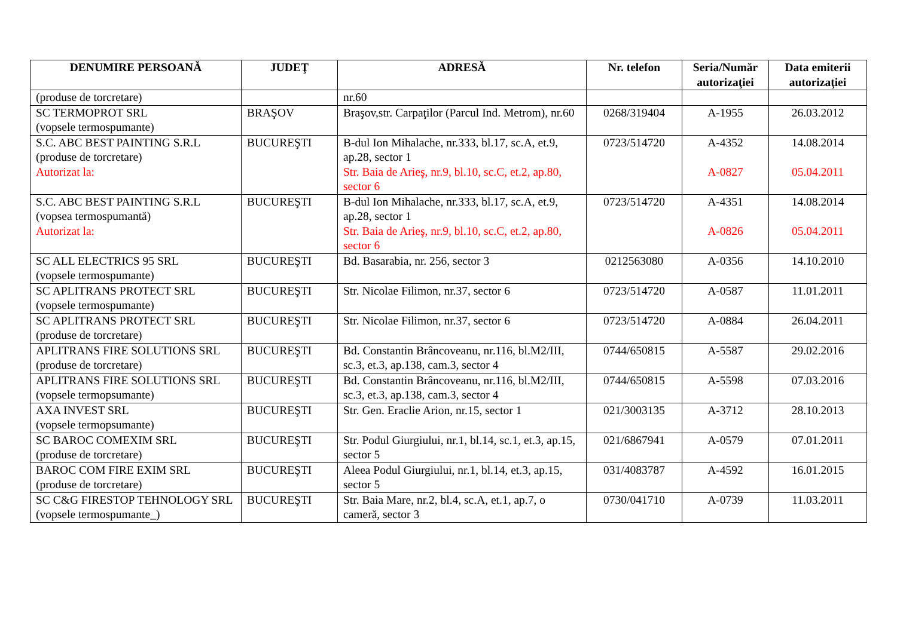| DENUMIRE PERSOANĂ | JUDEŢ | ADRESĂ | Nr. telefon | Seria/Număr autorizaţiei | Data emiterii autorizaţiei |
| --- | --- | --- | --- | --- | --- |
| (produse de torcretare) | | nr.60 | | | |
| SC TERMOPROT SRL (vopsele termospumante) | BRAŞOV | Braşov,str. Carpaţilor (Parcul Ind. Metrom), nr.60 | 0268/319404 | A-1955 | 26.03.2012 |
| S.C. ABC BEST PAINTING S.R.L (produse de torcretare) Autorizat la: | BUCUREŞTI | B-dul Ion Mihalache, nr.333, bl.17, sc.A, et.9, ap.28, sector 1 Str. Baia de Arieş, nr.9, bl.10, sc.C, et.2, ap.80, sector 6 | 0723/514720 | A-4352 A-0827 | 14.08.2014 05.04.2011 |
| S.C. ABC BEST PAINTING S.R.L (vopsea termospumantă) Autorizat la: | BUCUREŞTI | B-dul Ion Mihalache, nr.333, bl.17, sc.A, et.9, ap.28, sector 1 Str. Baia de Arieş, nr.9, bl.10, sc.C, et.2, ap.80, sector 6 | 0723/514720 | A-4351 A-0826 | 14.08.2014 05.04.2011 |
| SC ALL ELECTRICS 95 SRL (vopsele termospumante) | BUCUREŞTI | Bd. Basarabia, nr. 256, sector 3 | 0212563080 | A-0356 | 14.10.2010 |
| SC APLITRANS PROTECT SRL (vopsele termospumante) | BUCUREŞTI | Str. Nicolae Filimon, nr.37, sector 6 | 0723/514720 | A-0587 | 11.01.2011 |
| SC APLITRANS PROTECT SRL (produse de torcretare) | BUCUREŞTI | Str. Nicolae Filimon, nr.37, sector 6 | 0723/514720 | A-0884 | 26.04.2011 |
| APLITRANS FIRE SOLUTIONS SRL (produse de torcretare) | BUCUREŞTI | Bd. Constantin Brâncoveanu, nr.116, bl.M2/III, sc.3, et.3, ap.138, cam.3, sector 4 | 0744/650815 | A-5587 | 29.02.2016 |
| APLITRANS FIRE SOLUTIONS SRL (vopsele termopsumante) | BUCUREŞTI | Bd. Constantin Brâncoveanu, nr.116, bl.M2/III, sc.3, et.3, ap.138, cam.3, sector 4 | 0744/650815 | A-5598 | 07.03.2016 |
| AXA INVEST SRL (vopsele termopsumante) | BUCUREŞTI | Str. Gen. Eraclie Arion, nr.15, sector 1 | 021/3003135 | A-3712 | 28.10.2013 |
| SC BAROC COMEXIM SRL (produse de torcretare) | BUCUREŞTI | Str. Podul Giurgiului, nr.1, bl.14, sc.1, et.3, ap.15, sector 5 | 021/6867941 | A-0579 | 07.01.2011 |
| BAROC COM FIRE EXIM SRL (produse de torcretare) | BUCUREŞTI | Aleea Podul Giurgiului, nr.1, bl.14, et.3, ap.15, sector 5 | 031/4083787 | A-4592 | 16.01.2015 |
| SC C&G FIRESTOP TEHNOLOGY SRL (vopsele termospumante_) | BUCUREŞTI | Str. Baia Mare, nr.2, bl.4, sc.A, et.1, ap.7, o cameră, sector 3 | 0730/041710 | A-0739 | 11.03.2011 |